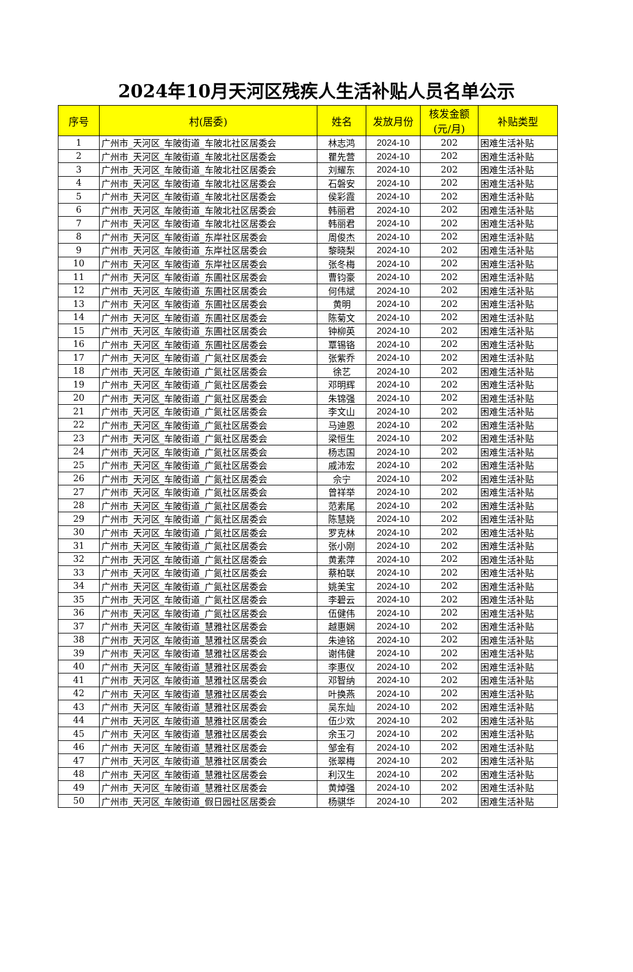2024年10月天河区残疾人生活补贴人员名单公示
| 序号 | 村(居委) | 姓名 | 发放月份 | 核发金额 (元/月) | 补贴类型 |
| --- | --- | --- | --- | --- | --- |
| 1 | 广州市_天河区_车陂街道_车陂北社区居委会 | 林志鸿 | 2024-10 | 202 | 困难生活补贴 |
| 2 | 广州市_天河区_车陂街道_车陂北社区居委会 | 瞿先营 | 2024-10 | 202 | 困难生活补贴 |
| 3 | 广州市_天河区_车陂街道_车陂北社区居委会 | 刘耀东 | 2024-10 | 202 | 困难生活补贴 |
| 4 | 广州市_天河区_车陂街道_车陂北社区居委会 | 石磐安 | 2024-10 | 202 | 困难生活补贴 |
| 5 | 广州市_天河区_车陂街道_车陂北社区居委会 | 侯彩霞 | 2024-10 | 202 | 困难生活补贴 |
| 6 | 广州市_天河区_车陂街道_车陂北社区居委会 | 韩丽君 | 2024-10 | 202 | 困难生活补贴 |
| 7 | 广州市_天河区_车陂街道_车陂北社区居委会 | 韩丽君 | 2024-10 | 202 | 困难生活补贴 |
| 8 | 广州市_天河区_车陂街道_东岸社区居委会 | 周俊杰 | 2024-10 | 202 | 困难生活补贴 |
| 9 | 广州市_天河区_车陂街道_东岸社区居委会 | 黎晓梨 | 2024-10 | 202 | 困难生活补贴 |
| 10 | 广州市_天河区_车陂街道_东岸社区居委会 | 张冬梅 | 2024-10 | 202 | 困难生活补贴 |
| 11 | 广州市_天河区_车陂街道_东圃社区居委会 | 曹钧豪 | 2024-10 | 202 | 困难生活补贴 |
| 12 | 广州市_天河区_车陂街道_东圃社区居委会 | 何伟斌 | 2024-10 | 202 | 困难生活补贴 |
| 13 | 广州市_天河区_车陂街道_东圃社区居委会 | 黄明 | 2024-10 | 202 | 困难生活补贴 |
| 14 | 广州市_天河区_车陂街道_东圃社区居委会 | 陈菊文 | 2024-10 | 202 | 困难生活补贴 |
| 15 | 广州市_天河区_车陂街道_东圃社区居委会 | 钟柳英 | 2024-10 | 202 | 困难生活补贴 |
| 16 | 广州市_天河区_车陂街道_东圃社区居委会 | 覃锡铬 | 2024-10 | 202 | 困难生活补贴 |
| 17 | 广州市_天河区_车陂街道_广氮社区居委会 | 张紫乔 | 2024-10 | 202 | 困难生活补贴 |
| 18 | 广州市_天河区_车陂街道_广氮社区居委会 | 徐艺 | 2024-10 | 202 | 困难生活补贴 |
| 19 | 广州市_天河区_车陂街道_广氮社区居委会 | 邓明辉 | 2024-10 | 202 | 困难生活补贴 |
| 20 | 广州市_天河区_车陂街道_广氮社区居委会 | 朱锦强 | 2024-10 | 202 | 困难生活补贴 |
| 21 | 广州市_天河区_车陂街道_广氮社区居委会 | 李文山 | 2024-10 | 202 | 困难生活补贴 |
| 22 | 广州市_天河区_车陂街道_广氮社区居委会 | 马迪恩 | 2024-10 | 202 | 困难生活补贴 |
| 23 | 广州市_天河区_车陂街道_广氮社区居委会 | 梁恒生 | 2024-10 | 202 | 困难生活补贴 |
| 24 | 广州市_天河区_车陂街道_广氮社区居委会 | 杨志国 | 2024-10 | 202 | 困难生活补贴 |
| 25 | 广州市_天河区_车陂街道_广氮社区居委会 | 戚沛宏 | 2024-10 | 202 | 困难生活补贴 |
| 26 | 广州市_天河区_车陂街道_广氮社区居委会 | 佘宁 | 2024-10 | 202 | 困难生活补贴 |
| 27 | 广州市_天河区_车陂街道_广氮社区居委会 | 曾祥举 | 2024-10 | 202 | 困难生活补贴 |
| 28 | 广州市_天河区_车陂街道_广氮社区居委会 | 范素尾 | 2024-10 | 202 | 困难生活补贴 |
| 29 | 广州市_天河区_车陂街道_广氮社区居委会 | 陈慧娆 | 2024-10 | 202 | 困难生活补贴 |
| 30 | 广州市_天河区_车陂街道_广氮社区居委会 | 罗克林 | 2024-10 | 202 | 困难生活补贴 |
| 31 | 广州市_天河区_车陂街道_广氮社区居委会 | 张小刚 | 2024-10 | 202 | 困难生活补贴 |
| 32 | 广州市_天河区_车陂街道_广氮社区居委会 | 黄素萍 | 2024-10 | 202 | 困难生活补贴 |
| 33 | 广州市_天河区_车陂街道_广氮社区居委会 | 蔡柏联 | 2024-10 | 202 | 困难生活补贴 |
| 34 | 广州市_天河区_车陂街道_广氮社区居委会 | 姚美宝 | 2024-10 | 202 | 困难生活补贴 |
| 35 | 广州市_天河区_车陂街道_广氮社区居委会 | 李碧云 | 2024-10 | 202 | 困难生活补贴 |
| 36 | 广州市_天河区_车陂街道_广氮社区居委会 | 伍健伟 | 2024-10 | 202 | 困难生活补贴 |
| 37 | 广州市_天河区_车陂街道_慧雅社区居委会 | 越惠娴 | 2024-10 | 202 | 困难生活补贴 |
| 38 | 广州市_天河区_车陂街道_慧雅社区居委会 | 朱迪铭 | 2024-10 | 202 | 困难生活补贴 |
| 39 | 广州市_天河区_车陂街道_慧雅社区居委会 | 谢伟健 | 2024-10 | 202 | 困难生活补贴 |
| 40 | 广州市_天河区_车陂街道_慧雅社区居委会 | 李惠仪 | 2024-10 | 202 | 困难生活补贴 |
| 41 | 广州市_天河区_车陂街道_慧雅社区居委会 | 邓智纳 | 2024-10 | 202 | 困难生活补贴 |
| 42 | 广州市_天河区_车陂街道_慧雅社区居委会 | 叶换燕 | 2024-10 | 202 | 困难生活补贴 |
| 43 | 广州市_天河区_车陂街道_慧雅社区居委会 | 吴东灿 | 2024-10 | 202 | 困难生活补贴 |
| 44 | 广州市_天河区_车陂街道_慧雅社区居委会 | 伍少欢 | 2024-10 | 202 | 困难生活补贴 |
| 45 | 广州市_天河区_车陂街道_慧雅社区居委会 | 余玉刁 | 2024-10 | 202 | 困难生活补贴 |
| 46 | 广州市_天河区_车陂街道_慧雅社区居委会 | 邹金有 | 2024-10 | 202 | 困难生活补贴 |
| 47 | 广州市_天河区_车陂街道_慧雅社区居委会 | 张翠梅 | 2024-10 | 202 | 困难生活补贴 |
| 48 | 广州市_天河区_车陂街道_慧雅社区居委会 | 利汉生 | 2024-10 | 202 | 困难生活补贴 |
| 49 | 广州市_天河区_车陂街道_慧雅社区居委会 | 黄焯强 | 2024-10 | 202 | 困难生活补贴 |
| 50 | 广州市_天河区_车陂街道_假日园社区居委会 | 杨骐华 | 2024-10 | 202 | 困难生活补贴 |